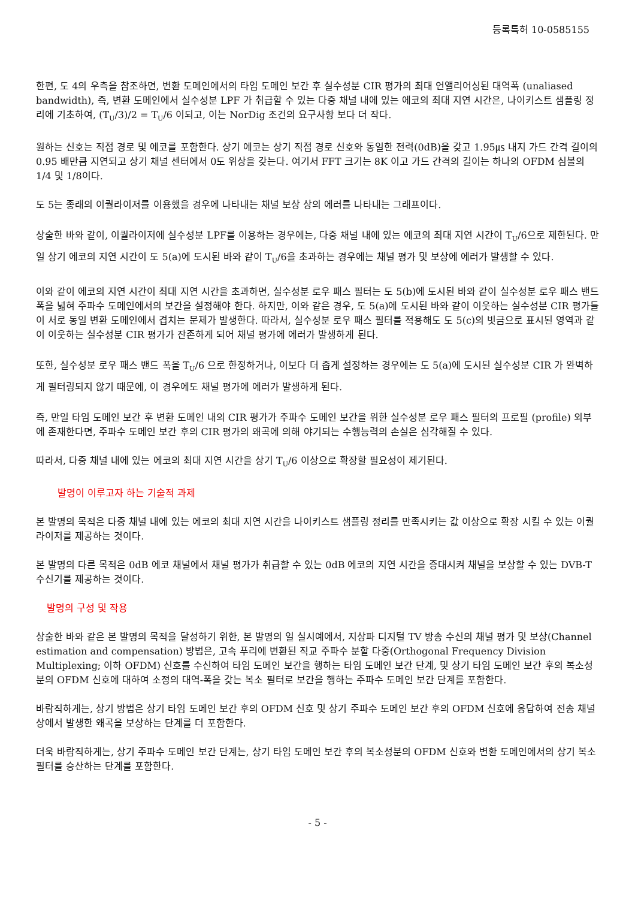등록특허 10-0585155
한편, 도 4의 우측을 참조하면, 변환 도메인에서의 타임 도메인 보간 후 실수성분 CIR 평가의 최대 언앨리어싱된 대역폭 (unaliased bandwidth), 즉, 변환 도메인에서 실수성분 LPF 가 취급할 수 있는 다중 채널 내에 있는 에코의 최대 지연 시간은, 나이키스트 샘플링 정리에 기초하여, (T<sub>U</sub>/3)/2 = T<sub>U</sub>/6 이되고, 이는 NorDig 조건의 요구사항 보다 더 작다.
원하는 신호는 직접 경로 및 에코를 포함한다. 상기 에코는 상기 직접 경로 신호와 동일한 전력(0dB)을 갖고 1.95㎲ 내지 가드 간격 길이의 0.95 배만큼 지연되고 상기 채널 센터에서 0도 위상을 갖는다. 여기서 FFT 크기는 8K 이고 가드 간격의 길이는 하나의 OFDM 심볼의 1/4 및 1/8이다.
도 5는 종래의 이퀄라이저를 이용했을 경우에 나타내는 채널 보상 상의 에러를 나타내는 그래프이다.
상술한 바와 같이, 이퀄라이저에 실수성분 LPF를 이용하는 경우에는, 다중 채널 내에 있는 에코의 최대 지연 시간이 T<sub>U</sub>/6으로 제한된다. 만일 상기 에코의 지연 시간이 도 5(a)에 도시된 바와 같이 T<sub>U</sub>/6을 초과하는 경우에는 채널 평가 및 보상에 에러가 발생할 수 있다.
이와 같이 에코의 지연 시간이 최대 지연 시간을 초과하면, 실수성분 로우 패스 필터는 도 5(b)에 도시된 바와 같이 실수성분 로우 패스 밴드 폭을 넓혀 주파수 도메인에서의 보간을 설정해야 한다. 하지만, 이와 같은 경우, 도 5(a)에 도시된 바와 같이 이웃하는 실수성분 CIR 평가들이 서로 동일 변환 도메인에서 겹치는 문제가 발생한다. 따라서, 실수성분 로우 패스 필터를 적용해도 도 5(c)의 빗금으로 표시된 영역과 같이 이웃하는 실수성분 CIR 평가가 잔존하게 되어 채널 평가에 에러가 발생하게 된다.
또한, 실수성분 로우 패스 밴드 폭을 T<sub>U</sub>/6 으로 한정하거나, 이보다 더 좁게 설정하는 경우에는 도 5(a)에 도시된 실수성분 CIR 가 완벽하게 필터링되지 않기 때문에, 이 경우에도 채널 평가에 에러가 발생하게 된다.
즉, 만일 타임 도메인 보간 후 변환 도메인 내의 CIR 평가가 주파수 도메인 보간을 위한 실수성분 로우 패스 필터의 프로필 (profile) 외부에 존재한다면, 주파수 도메인 보간 후의 CIR 평가의 왜곡에 의해 야기되는 수행능력의 손실은 심각해질 수 있다.
따라서, 다중 채널 내에 있는 에코의 최대 지연 시간을 상기 T<sub>U</sub>/6 이상으로 확장할 필요성이 제기된다.
발명이 이루고자 하는 기술적 과제
본 발명의 목적은 다중 채널 내에 있는 에코의 최대 지연 시간을 나이키스트 샘플링 정리를 만족시키는 값 이상으로 확장 시킬 수 있는 이퀄라이저를 제공하는 것이다.
본 발명의 다른 목적은 0dB 에코 채널에서 채널 평가가 취급할 수 있는 0dB 에코의 지연 시간을 증대시켜 채널을 보상할 수 있는 DVB-T 수신기를 제공하는 것이다.
발명의 구성 및 작용
상술한 바와 같은 본 발명의 목적을 달성하기 위한, 본 발명의 일 실시예에서, 지상파 디지털 TV 방송 수신의 채널 평가 및 보상(Channel estimation and compensation) 방법은, 고속 푸리에 변환된 직교 주파수 분할 다중(Orthogonal Frequency Division Multiplexing; 이하 OFDM) 신호를 수신하여 타임 도메인 보간을 행하는 타임 도메인 보간 단계, 및 상기 타임 도메인 보간 후의 복소성분의 OFDM 신호에 대하여 소정의 대역-폭을 갖는 복소 필터로 보간을 행하는 주파수 도메인 보간 단계를 포함한다.
바람직하게는, 상기 방법은 상기 타임 도메인 보간 후의 OFDM 신호 및 상기 주파수 도메인 보간 후의 OFDM 신호에 응답하여 전송 채널 상에서 발생한 왜곡을 보상하는 단계를 더 포함한다.
더욱 바람직하게는, 상기 주파수 도메인 보간 단계는, 상기 타임 도메인 보간 후의 복소성분의 OFDM 신호와 변환 도메인에서의 상기 복소 필터를 승산하는 단계를 포함한다.
- 5 -